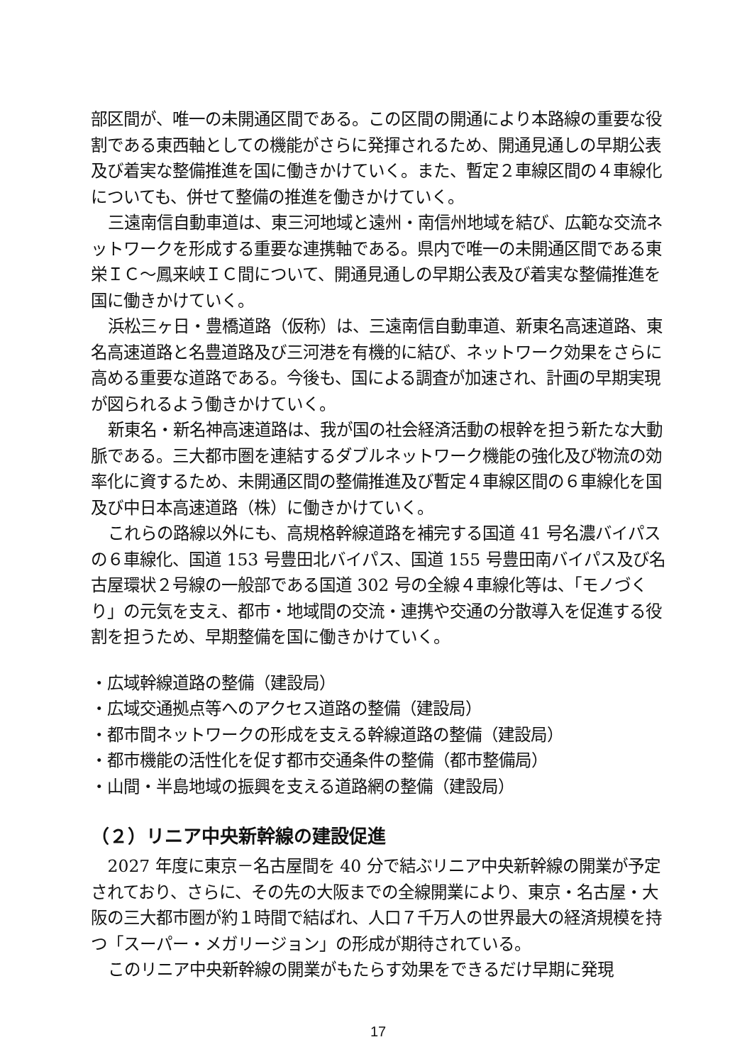部区間が、唯一の未開通区間である。この区間の開通により本路線の重要な役割である東西軸としての機能がさらに発揮されるため、開通見通しの早期公表及び着実な整備推進を国に働きかけていく。また、暫定２車線区間の４車線化についても、併せて整備の推進を働きかけていく。
三遠南信自動車道は、東三河地域と遠州・南信州地域を結び、広範な交流ネットワークを形成する重要な連携軸である。県内で唯一の未開通区間である東栄ＩＣ～鳳来峡ＩＣ間について、開通見通しの早期公表及び着実な整備推進を国に働きかけていく。
浜松三ヶ日・豊橋道路（仮称）は、三遠南信自動車道、新東名高速道路、東名高速道路と名豊道路及び三河港を有機的に結び、ネットワーク効果をさらに高める重要な道路である。今後も、国による調査が加速され、計画の早期実現が図られるよう働きかけていく。
新東名・新名神高速道路は、我が国の社会経済活動の根幹を担う新たな大動脈である。三大都市圏を連結するダブルネットワーク機能の強化及び物流の効率化に資するため、未開通区間の整備推進及び暫定４車線区間の６車線化を国及び中日本高速道路（株）に働きかけていく。
これらの路線以外にも、高規格幹線道路を補完する国道 41 号名濃バイパスの６車線化、国道 153 号豊田北バイパス、国道 155 号豊田南バイパス及び名古屋環状２号線の一般部である国道 302 号の全線４車線化等は、「モノづくり」の元気を支え、都市・地域間の交流・連携や交通の分散導入を促進する役割を担うため、早期整備を国に働きかけていく。
・広域幹線道路の整備（建設局）
・広域交通拠点等へのアクセス道路の整備（建設局）
・都市間ネットワークの形成を支える幹線道路の整備（建設局）
・都市機能の活性化を促す都市交通条件の整備（都市整備局）
・山間・半島地域の振興を支える道路網の整備（建設局）
（２）リニア中央新幹線の建設促進
2027 年度に東京－名古屋間を 40 分で結ぶリニア中央新幹線の開業が予定されており、さらに、その先の大阪までの全線開業により、東京・名古屋・大阪の三大都市圏が約１時間で結ばれ、人口７千万人の世界最大の経済規模を持つ「スーパー・メガリージョン」の形成が期待されている。
このリニア中央新幹線の開業がもたらす効果をできるだけ早期に発現
17